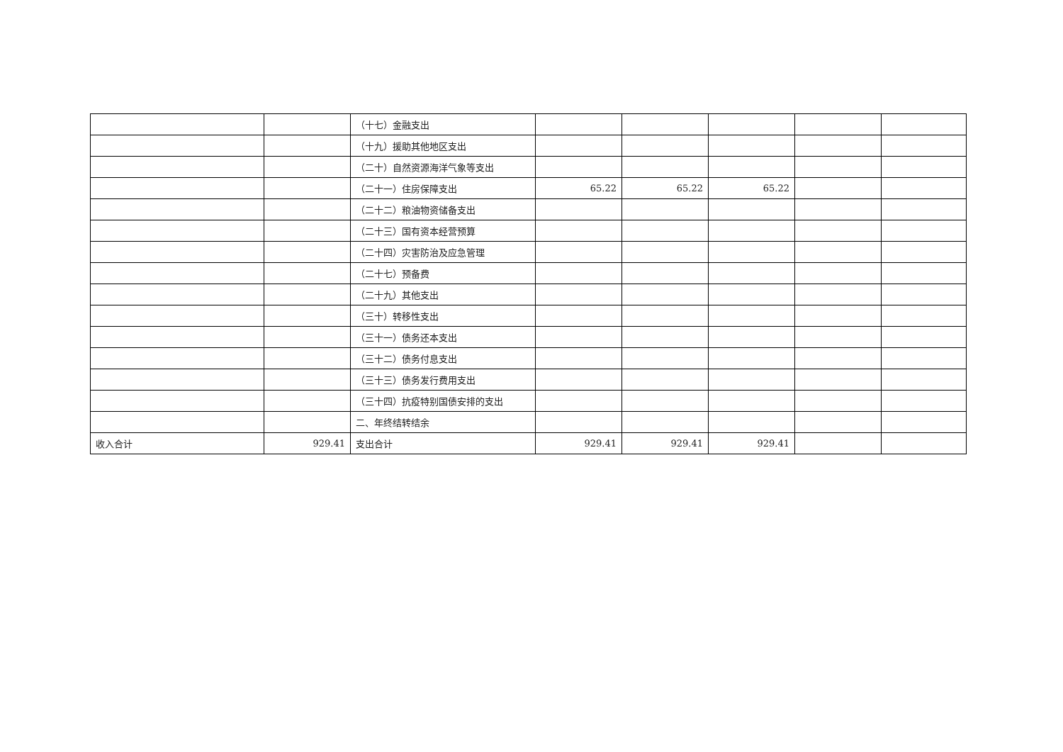| | | （十七）金融支出 | | | | | |
| | | （十九）援助其他地区支出 | | | | | |
| | | （二十）自然资源海洋气象等支出 | | | | | |
| | | （二十一）住房保障支出 | 65.22 | 65.22 | 65.22 | | |
| | | （二十二）粮油物资储备支出 | | | | | |
| | | （二十三）国有资本经营预算 | | | | | |
| | | （二十四）灾害防治及应急管理 | | | | | |
| | | （二十七）预备费 | | | | | |
| | | （二十九）其他支出 | | | | | |
| | | （三十）转移性支出 | | | | | |
| | | （三十一）债务还本支出 | | | | | |
| | | （三十二）债务付息支出 | | | | | |
| | | （三十三）债务发行费用支出 | | | | | |
| | | （三十四）抗疫特别国债安排的支出 | | | | | |
| | | 二、年终结转结余 | | | | | |
| 收入合计 | 929.41 | 支出合计 | 929.41 | 929.41 | 929.41 | | |